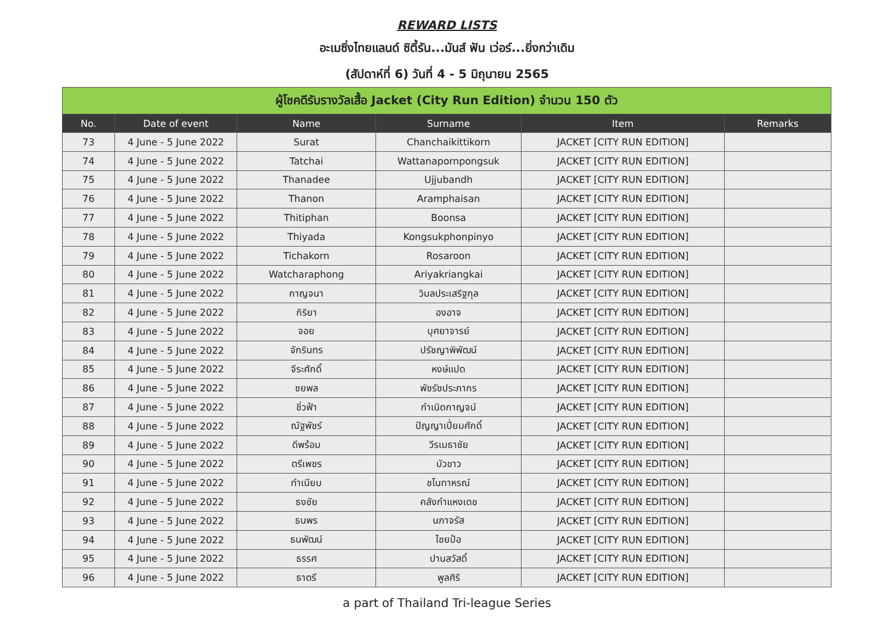REWARD LISTS
อะเมซิ่งไทยแลนด์ ซิตี้รัน...มันส์ ฟัน เว่อร์...ยิ่งกว่าเดิม
(สัปดาห์ที่ 6) วันที่ 4 - 5 มิถุนายน 2565
| ผู้โชคดีรับรางวัลเสื้อ Jacket (City Run Edition) จำนวน 150 ตัว | | | | | |
| --- | --- | --- | --- | --- | --- |
| No. | Date of event | Name | Surname | Item | Remarks |
| 73 | 4 June - 5 June 2022 | Surat | Chanchaikittikorn | JACKET [CITY RUN EDITION] | |
| 74 | 4 June - 5 June 2022 | Tatchai | Wattanapornpongsuk | JACKET [CITY RUN EDITION] | |
| 75 | 4 June - 5 June 2022 | Thanadee | Ujjubandh | JACKET [CITY RUN EDITION] | |
| 76 | 4 June - 5 June 2022 | Thanon | Aramphaisan | JACKET [CITY RUN EDITION] | |
| 77 | 4 June - 5 June 2022 | Thitiphan | Boonsa | JACKET [CITY RUN EDITION] | |
| 78 | 4 June - 5 June 2022 | Thiyada | Kongsukphonpinyo | JACKET [CITY RUN EDITION] | |
| 79 | 4 June - 5 June 2022 | Tichakorn | Rosaroon | JACKET [CITY RUN EDITION] | |
| 80 | 4 June - 5 June 2022 | Watcharaphong | Ariyakriangkai | JACKET [CITY RUN EDITION] | |
| 81 | 4 June - 5 June 2022 | กาญจนา | วิมลประเสริฐกุล | JACKET [CITY RUN EDITION] | |
| 82 | 4 June - 5 June 2022 | กิริยา | องอาจ | JACKET [CITY RUN EDITION] | |
| 83 | 4 June - 5 June 2022 | จอย | บุศยาจารย์ | JACKET [CITY RUN EDITION] | |
| 84 | 4 June - 5 June 2022 | จักรินทร | ปรัชญาพิพัฒน์ | JACKET [CITY RUN EDITION] | |
| 85 | 4 June - 5 June 2022 | จีระศักดิ์ | หงษ์แปด | JACKET [CITY RUN EDITION] | |
| 86 | 4 June - 5 June 2022 | ชยพล | พัชรัชประภากร | JACKET [CITY RUN EDITION] | |
| 87 | 4 June - 5 June 2022 | ชิ่วฟ้า | กำเนิดกาญจน์ | JACKET [CITY RUN EDITION] | |
| 88 | 4 June - 5 June 2022 | ณัฐพัชร์ | ปัญญาเปี่ยมศักดิ์ | JACKET [CITY RUN EDITION] | |
| 89 | 4 June - 5 June 2022 | ดีพร้อม | วีรเมธาชัย | JACKET [CITY RUN EDITION] | |
| 90 | 4 June - 5 June 2022 | ตรีเพชร | บัวขาว | JACKET [CITY RUN EDITION] | |
| 91 | 4 June - 5 June 2022 | ทำเนียบ | ชโนทาหรณ์ | JACKET [CITY RUN EDITION] | |
| 92 | 4 June - 5 June 2022 | ธงชัย | คลังกำแหงเดช | JACKET [CITY RUN EDITION] | |
| 93 | 4 June - 5 June 2022 | ธนพร | นภาจรัส | JACKET [CITY RUN EDITION] | |
| 94 | 4 June - 5 June 2022 | ธนพัฒน์ | ไชยป้อ | JACKET [CITY RUN EDITION] | |
| 95 | 4 June - 5 June 2022 | ธรรศ | ปานสวัสดิ์ | JACKET [CITY RUN EDITION] | |
| 96 | 4 June - 5 June 2022 | ธาตรี | พูลศิริ | JACKET [CITY RUN EDITION] | |
a part of Thailand Tri-league Series